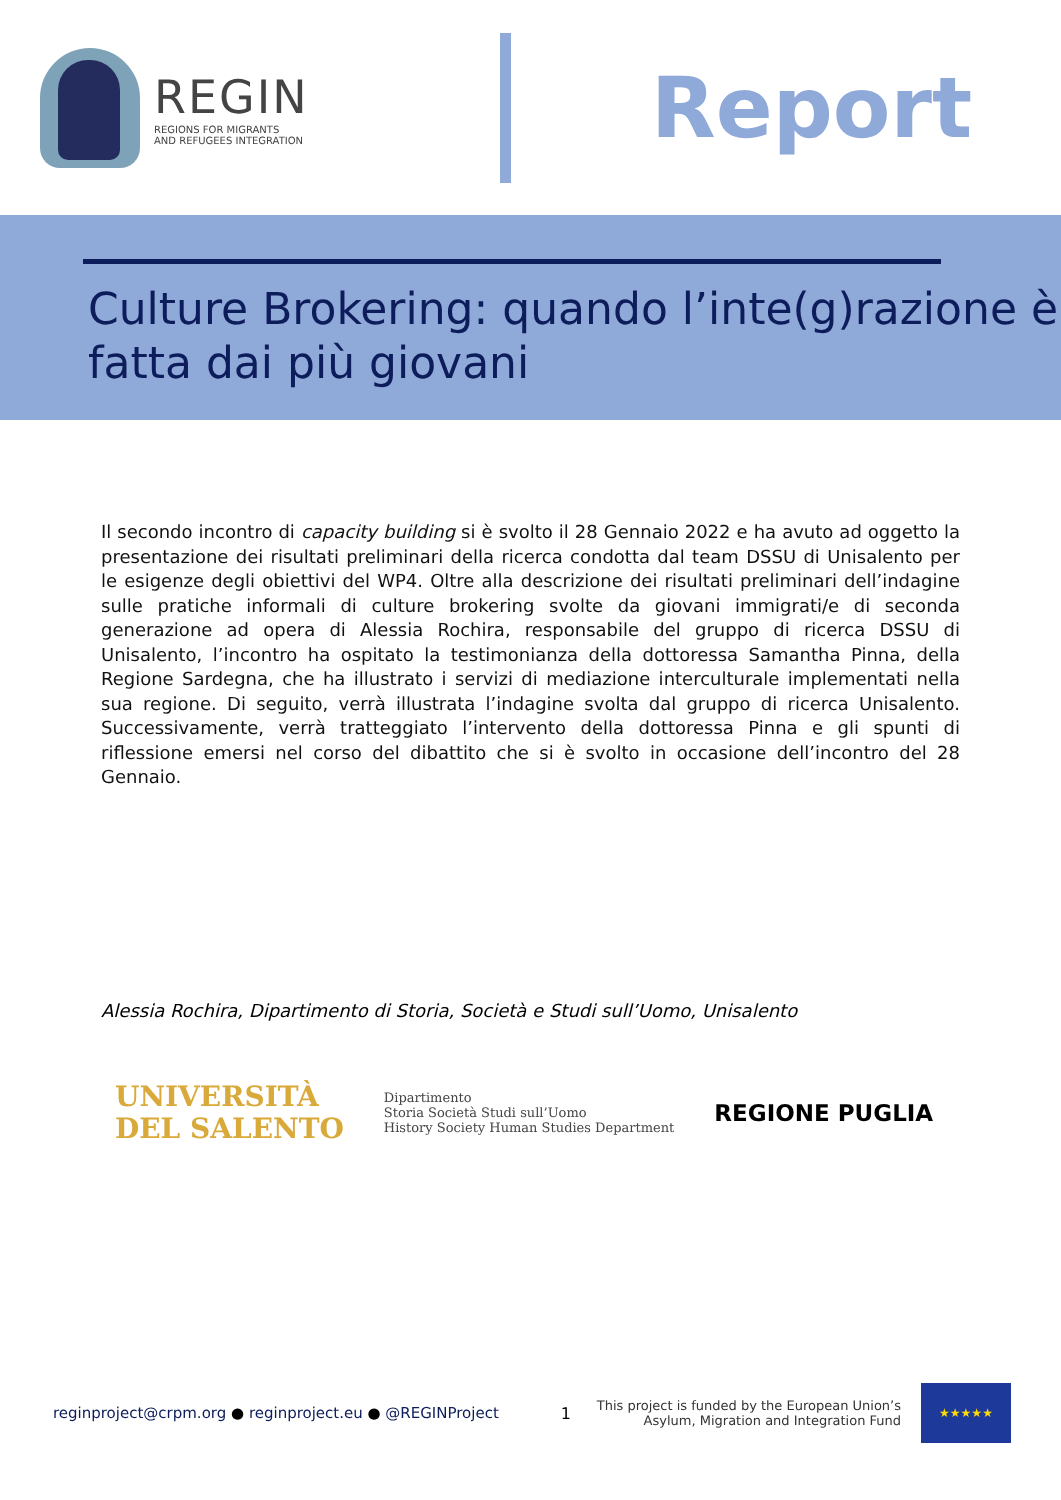REGIN
REGIONS FOR MIGRANTS
AND REFUGEES INTEGRATION
Report
Culture Brokering: quando l’inte(g)razione è fatta dai più giovani
Il secondo incontro di capacity building si è svolto il 28 Gennaio 2022 e ha avuto ad oggetto la presentazione dei risultati preliminari della ricerca condotta dal team DSSU di Unisalento per le esigenze degli obiettivi del WP4. Oltre alla descrizione dei risultati preliminari dell’indagine sulle pratiche informali di culture brokering svolte da giovani immigrati/e di seconda generazione ad opera di Alessia Rochira, responsabile del gruppo di ricerca DSSU di Unisalento, l’incontro ha ospitato la testimonianza della dottoressa Samantha Pinna, della Regione Sardegna, che ha illustrato i servizi di mediazione interculturale implementati nella sua regione. Di seguito, verrà illustrata l’indagine svolta dal gruppo di ricerca Unisalento. Successivamente, verrà tratteggiato l’intervento della dottoressa Pinna e gli spunti di riflessione emersi nel corso del dibattito che si è svolto in occasione dell’incontro del 28 Gennaio.
Alessia Rochira, Dipartimento di Storia, Società e Studi sull’Uomo, Unisalento
UNIVERSITÀ
DEL SALENTO
Dipartimento
Storia Società Studi sull’Uomo
History Society Human Studies Department
REGIONE PUGLIA
reginproject@crpm.org ● reginproject.eu ● @REGINProject 1 This project is funded by the European Union’s
Asylum, Migration and Integration Fund
★★★★★